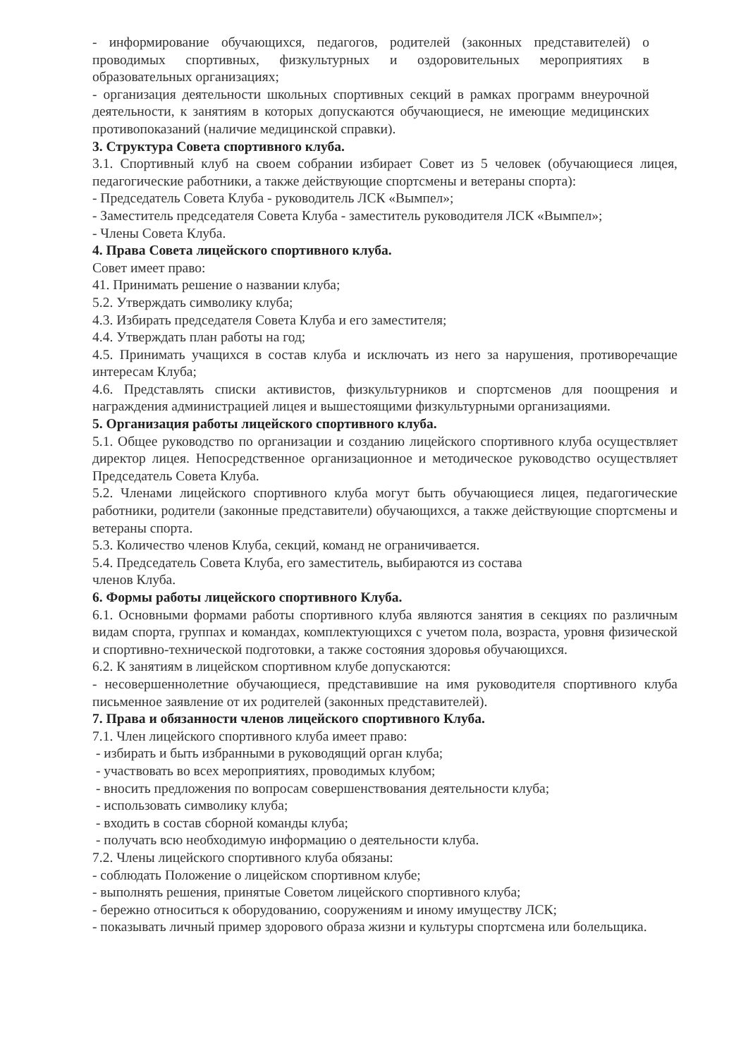- информирование обучающихся, педагогов, родителей (законных представителей) о проводимых спортивных, физкультурных и оздоровительных мероприятиях в образовательных организациях;
- организация деятельности школьных спортивных секций в рамках программ внеурочной деятельности, к занятиям в которых допускаются обучающиеся, не имеющие медицинских противопоказаний (наличие медицинской справки).
3. Структура Совета спортивного клуба.
3.1. Спортивный клуб на своем собрании избирает Совет из 5 человек (обучающиеся лицея, педагогические работники, а также действующие спортсмены и ветераны спорта):
- Председатель Совета Клуба - руководитель ЛСК «Вымпел»;
- Заместитель председателя Совета Клуба - заместитель руководителя ЛСК «Вымпел»;
- Члены Совета Клуба.
4. Права Совета лицейского спортивного клуба.
Совет имеет право:
41. Принимать решение о названии клуба;
5.2. Утверждать символику клуба;
4.3. Избирать председателя Совета Клуба и его заместителя;
4.4. Утверждать план работы на год;
4.5. Принимать учащихся в состав клуба и исключать из него за нарушения, противоречащие интересам Клуба;
4.6. Представлять списки активистов, физкультурников и спортсменов для поощрения и награждения администрацией лицея и вышестоящими физкультурными организациями.
5. Организация работы лицейского спортивного клуба.
5.1. Общее руководство по организации и созданию лицейского спортивного клуба осуществляет директор лицея. Непосредственное организационное и методическое руководство осуществляет Председатель Совета Клуба.
5.2. Членами лицейского спортивного клуба могут быть обучающиеся лицея, педагогические работники, родители (законные представители) обучающихся, а также действующие спортсмены и ветераны спорта.
5.3. Количество членов Клуба, секций, команд не ограничивается.
5.4. Председатель Совета Клуба, его заместитель, выбираются из состава
членов Клуба.
6. Формы работы лицейского спортивного Клуба.
6.1. Основными формами работы спортивного клуба являются занятия в секциях по различным видам спорта, группах и командах, комплектующихся с учетом пола, возраста, уровня физической и спортивно-технической подготовки, а также состояния здоровья обучающихся.
6.2. К занятиям в лицейском спортивном клубе допускаются:
- несовершеннолетние обучающиеся, представившие на имя руководителя спортивного клуба письменное заявление от их родителей (законных представителей).
7. Права и обязанности членов лицейского спортивного Клуба.
7.1. Член лицейского спортивного клуба имеет право:
- избирать и быть избранными в руководящий орган клуба;
- участвовать во всех мероприятиях, проводимых клубом;
- вносить предложения по вопросам совершенствования деятельности клуба;
- использовать символику клуба;
- входить в состав сборной команды клуба;
- получать всю необходимую информацию о деятельности клуба.
7.2. Члены лицейского спортивного клуба обязаны:
- соблюдать Положение о лицейском спортивном клубе;
- выполнять решения, принятые Советом лицейского спортивного клуба;
- бережно относиться к оборудованию, сооружениям и иному имуществу ЛСК;
- показывать личный пример здорового образа жизни и культуры спортсмена или болельщика.